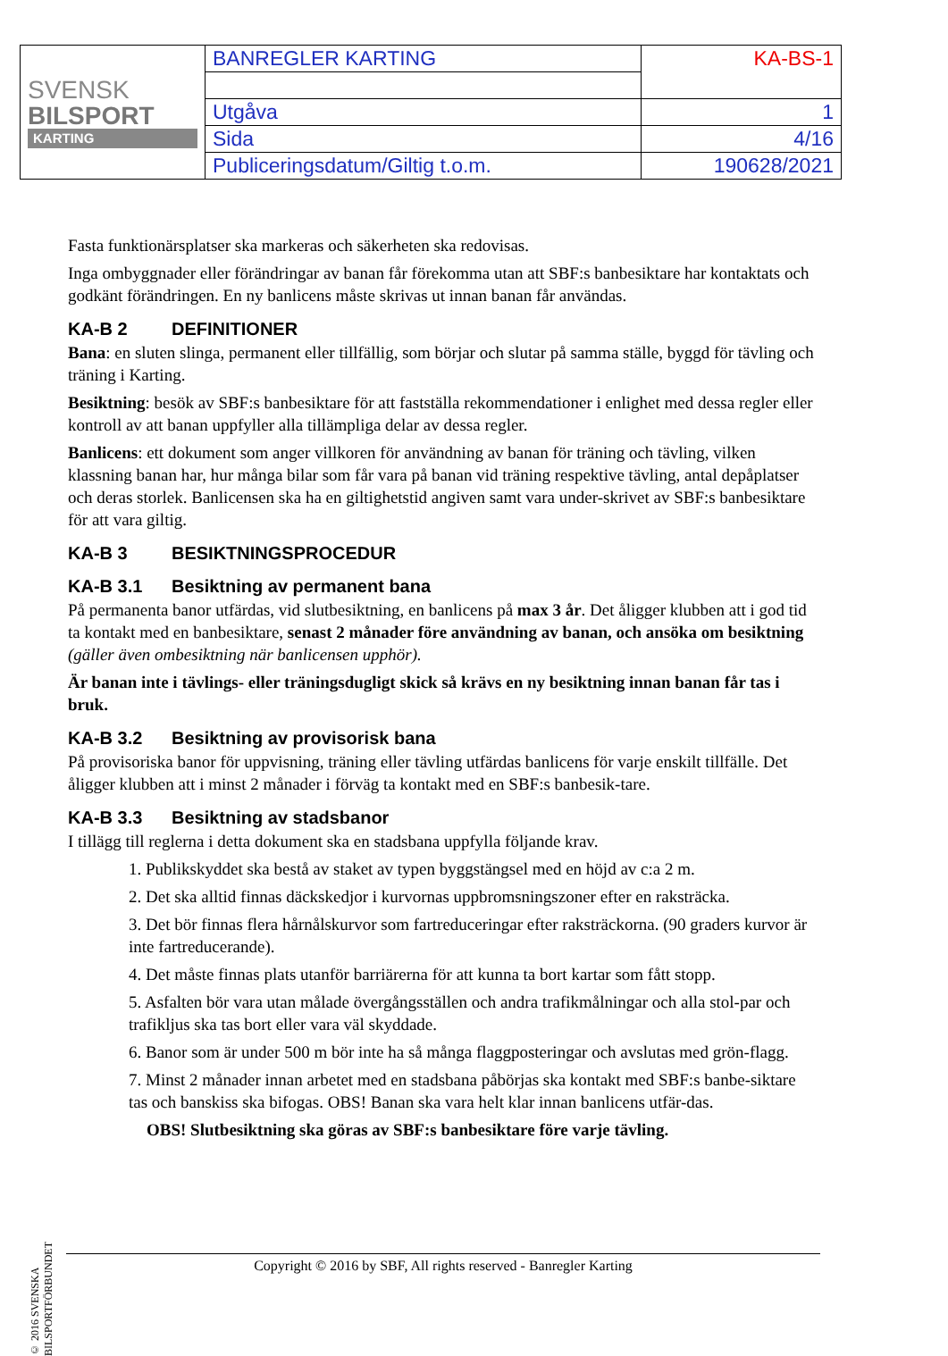| SVENSK BILSPORT KARTING | BANREGLER KARTING | KA-BS-1 |
| | Utgåva | 1 |
| | Sida | 4/16 |
| | Publiceringsdatum/Giltig t.o.m. | 190628/2021 |
Fasta funktionärsplatser ska markeras och säkerheten ska redovisas.
Inga ombyggnader eller förändringar av banan får förekomma utan att SBF:s banbesiktare har kontaktats och godkänt förändringen. En ny banlicens måste skrivas ut innan banan får användas.
KA-B 2 DEFINITIONER
Bana: en sluten slinga, permanent eller tillfällig, som börjar och slutar på samma ställe, byggd för tävling och träning i Karting.
Besiktning: besök av SBF:s banbesiktare för att fastställa rekommendationer i enlighet med dessa regler eller kontroll av att banan uppfyller alla tillämpliga delar av dessa regler.
Banlicens: ett dokument som anger villkoren för användning av banan för träning och tävling, vilken klassning banan har, hur många bilar som får vara på banan vid träning respektive tävling, antal depåplatser och deras storlek. Banlicensen ska ha en giltighetstid angiven samt vara under-skrivet av SBF:s banbesiktare för att vara giltig.
KA-B 3 BESIKTNINGSPROCEDUR
KA-B 3.1 Besiktning av permanent bana
På permanenta banor utfärdas, vid slutbesiktning, en banlicens på max 3 år. Det åligger klubben att i god tid ta kontakt med en banbesiktare, senast 2 månader före användning av banan, och ansöka om besiktning (gäller även ombesiktning när banlicensen upphör).
Är banan inte i tävlings- eller träningsdugligt skick så krävs en ny besiktning innan banan får tas i bruk.
KA-B 3.2 Besiktning av provisorisk bana
På provisoriska banor för uppvisning, träning eller tävling utfärdas banlicens för varje enskilt tillfälle. Det åligger klubben att i minst 2 månader i förväg ta kontakt med en SBF:s banbesik-tare.
KA-B 3.3 Besiktning av stadsbanor
I tillägg till reglerna i detta dokument ska en stadsbana uppfylla följande krav.
1. Publikskyddet ska bestå av staket av typen byggstängsel med en höjd av c:a 2 m.
2. Det ska alltid finnas däckskedjor i kurvornas uppbromsningszoner efter en raksträcka.
3. Det bör finnas flera hårnålskurvor som fartreduceringar efter raksträckorna. (90 graders kurvor är inte fartreducerande).
4. Det måste finnas plats utanför barriärerna för att kunna ta bort kartar som fått stopp.
5. Asfalten bör vara utan målade övergångsställen och andra trafikmålningar och alla stol-par och trafikljus ska tas bort eller vara väl skyddade.
6. Banor som är under 500 m bör inte ha så många flaggposteringar och avslutas med grön-flagg.
7. Minst 2 månader innan arbetet med en stadsbana påbörjas ska kontakt med SBF:s banbe-siktare tas och banskiss ska bifogas. OBS! Banan ska vara helt klar innan banlicens utfär-das.
OBS! Slutbesiktning ska göras av SBF:s banbesiktare före varje tävling.
© 2016 SVENSKA BILSPORTFÖRBUNDET
Copyright © 2016 by SBF, All rights reserved - Banregler Karting